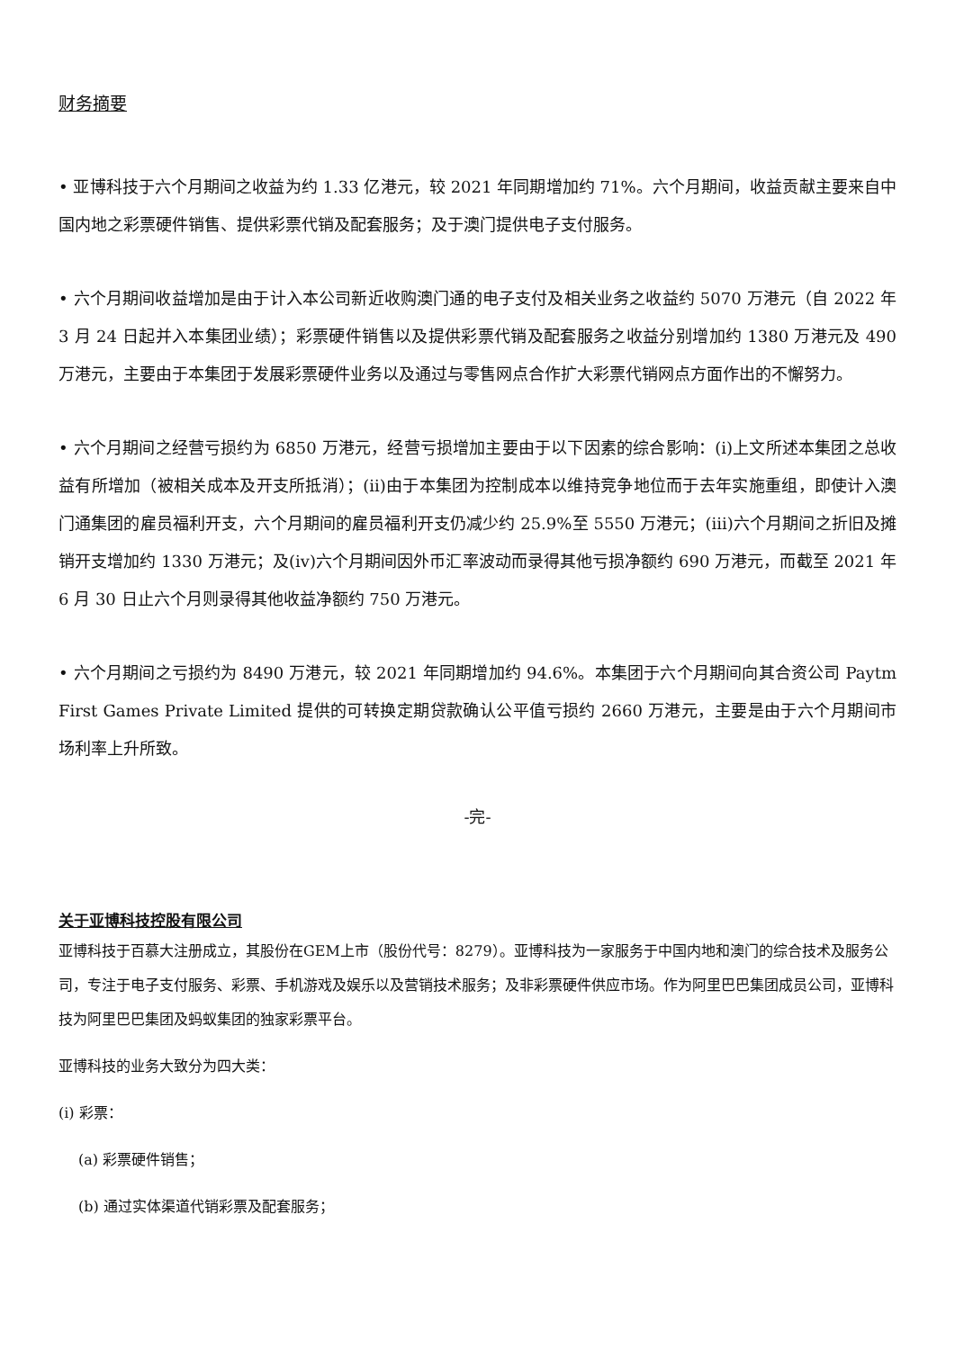财务摘要
• 亚博科技于六个月期间之收益为约 1.33 亿港元，较 2021 年同期增加约 71%。六个月期间，收益贡献主要来自中国内地之彩票硬件销售、提供彩票代销及配套服务；及于澳门提供电子支付服务。
• 六个月期间收益增加是由于计入本公司新近收购澳门通的电子支付及相关业务之收益约 5070 万港元（自 2022 年 3 月 24 日起并入本集团业绩）；彩票硬件销售以及提供彩票代销及配套服务之收益分别增加约 1380 万港元及 490 万港元，主要由于本集团于发展彩票硬件业务以及通过与零售网点合作扩大彩票代销网点方面作出的不懈努力。
• 六个月期间之经营亏损约为 6850 万港元，经营亏损增加主要由于以下因素的综合影响：(i)上文所述本集团之总收益有所增加（被相关成本及开支所抵消）；(ii)由于本集团为控制成本以维持竞争地位而于去年实施重组，即使计入澳门通集团的雇员福利开支，六个月期间的雇员福利开支仍减少约 25.9%至 5550 万港元；(iii)六个月期间之折旧及摊销开支增加约 1330 万港元；及(iv)六个月期间因外币汇率波动而录得其他亏损净额约 690 万港元，而截至 2021 年 6 月 30 日止六个月则录得其他收益净额约 750 万港元。
• 六个月期间之亏损约为 8490 万港元，较 2021 年同期增加约 94.6%。本集团于六个月期间向其合资公司 Paytm First Games Private Limited 提供的可转换定期贷款确认公平值亏损约 2660 万港元，主要是由于六个月期间市场利率上升所致。
-完-
关于亚博科技控股有限公司
亚博科技于百慕大注册成立，其股份在GEM上市（股份代号：8279）。亚博科技为一家服务于中国内地和澳门的综合技术及服务公司，专注于电子支付服务、彩票、手机游戏及娱乐以及营销技术服务；及非彩票硬件供应市场。作为阿里巴巴集团成员公司，亚博科技为阿里巴巴集团及蚂蚁集团的独家彩票平台。
亚博科技的业务大致分为四大类：
(i) 彩票：
(a) 彩票硬件销售；
(b) 通过实体渠道代销彩票及配套服务；